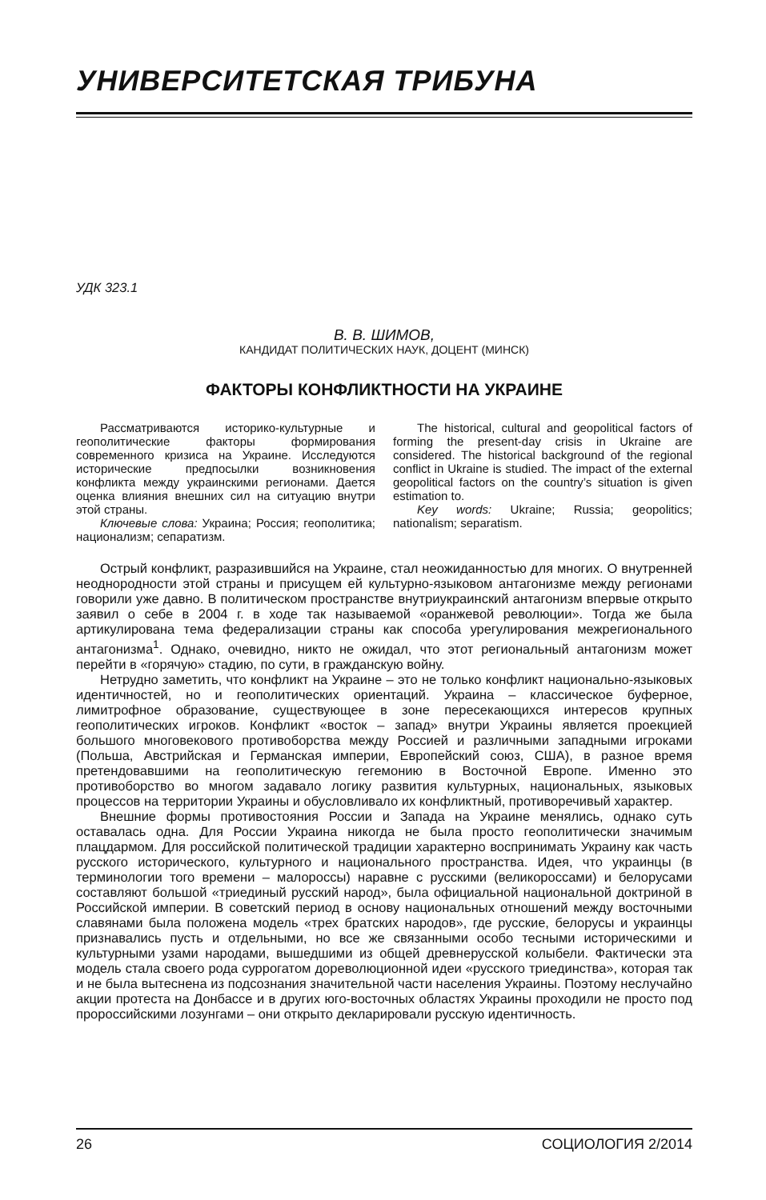УНИВЕРСИТЕТСКАЯ ТРИБУНА
УДК 323.1
В. В. ШИМОВ,
КАНДИДАТ ПОЛИТИЧЕСКИХ НАУК, ДОЦЕНТ (МИНСК)
ФАКТОРЫ КОНФЛИКТНОСТИ НА УКРАИНЕ
Рассматриваются историко-культурные и геополитические факторы формирования современного кризиса на Украине. Исследуются исторические предпосылки возникновения конфликта между украинскими регионами. Дается оценка влияния внешних сил на ситуацию внутри этой страны.
Ключевые слова: Украина; Россия; геополитика; национализм; сепаратизм.
The historical, cultural and geopolitical factors of forming the present-day crisis in Ukraine are considered. The historical background of the regional conflict in Ukraine is studied. The impact of the external geopolitical factors on the country’s situation is given estimation to.
Key words: Ukraine; Russia; geopolitics; nationalism; separatism.
Острый конфликт, разразившийся на Украине, стал неожиданностью для многих. О внутренней неоднородности этой страны и присущем ей культурно-языковом антагонизме между регионами говорили уже давно. В политическом пространстве внутриукраинский антагонизм впервые открыто заявил о себе в 2004 г. в ходе так называемой «оранжевой революции». Тогда же была артикулирована тема федерализации страны как способа урегулирования межрегионального антагонизма<sup>1</sup>. Однако, очевидно, никто не ожидал, что этот региональный антагонизм может перейти в «горячую» стадию, по сути, в гражданскую войну.
Нетрудно заметить, что конфликт на Украине – это не только конфликт национально-языковых идентичностей, но и геополитических ориентаций. Украина – классическое буферное, лимитрофное образование, существующее в зоне пересекающихся интересов крупных геополитических игроков. Конфликт «восток – запад» внутри Украины является проекцией большого многовекового противоборства между Россией и различными западными игроками (Польша, Австрийская и Германская империи, Европейский союз, США), в разное время претендовавшими на геополитическую гегемонию в Восточной Европе. Именно это противоборство во многом задавало логику развития культурных, национальных, языковых процессов на территории Украины и обусловливало их конфликтный, противоречивый характер.
Внешние формы противостояния России и Запада на Украине менялись, однако суть оставалась одна. Для России Украина никогда не была просто геополитически значимым плацдармом. Для российской политической традиции характерно воспринимать Украину как часть русского исторического, культурного и национального пространства. Идея, что украинцы (в терминологии того времени – малороссы) наравне с русскими (великороссами) и белорусами составляют большой «триединый русский народ», была официальной национальной доктриной в Российской империи. В советский период в основу национальных отношений между восточными славянами была положена модель «трех братских народов», где русские, белорусы и украинцы признавались пусть и отдельными, но все же связанными особо тесными историческими и культурными узами народами, вышедшими из общей древнерусской колыбели. Фактически эта модель стала своего рода суррогатом дореволюционной идеи «русского триединства», которая так и не была вытеснена из подсознания значительной части населения Украины. Поэтому неслучайно акции протеста на Донбассе и в других юго-восточных областях Украины проходили не просто под пророссийскими лозунгами – они открыто декларировали русскую идентичность.
26 СОЦИОЛОГИЯ 2/2014